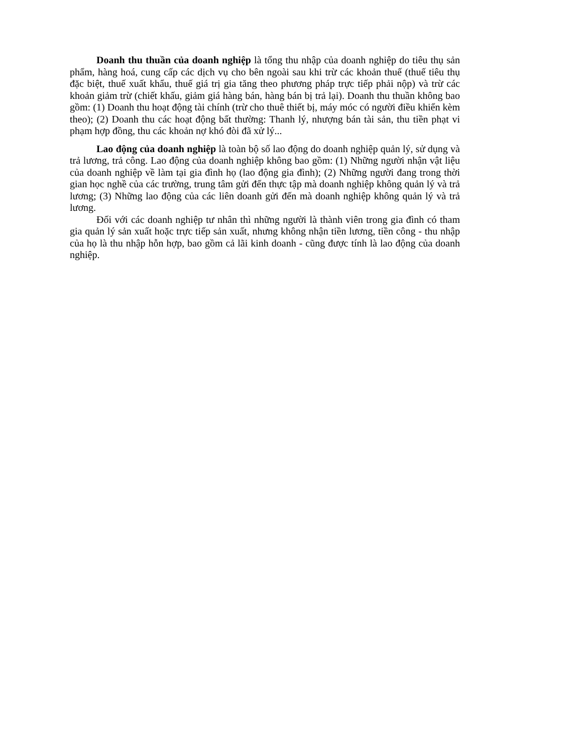Doanh thu thuần của doanh nghiệp là tổng thu nhập của doanh nghiệp do tiêu thụ sản phẩm, hàng hoá, cung cấp các dịch vụ cho bên ngoài sau khi trừ các khoản thuế (thuế tiêu thụ đặc biệt, thuế xuất khẩu, thuế giá trị gia tăng theo phương pháp trực tiếp phải nộp) và trừ các khoản giảm trừ (chiết khấu, giảm giá hàng bán, hàng bán bị trả lại). Doanh thu thuần không bao gồm: (1) Doanh thu hoạt động tài chính (trừ cho thuê thiết bị, máy móc có người điều khiển kèm theo); (2) Doanh thu các hoạt động bất thường: Thanh lý, nhượng bán tài sản, thu tiền phạt vi phạm hợp đồng, thu các khoản nợ khó đòi đã xử lý...
Lao động của doanh nghiệp là toàn bộ số lao động do doanh nghiệp quản lý, sử dụng và trả lương, trả công. Lao động của doanh nghiệp không bao gồm: (1) Những người nhận vật liệu của doanh nghiệp về làm tại gia đình họ (lao động gia đình); (2) Những người đang trong thời gian học nghề của các trường, trung tâm gửi đến thực tập mà doanh nghiệp không quản lý và trả lương; (3) Những lao động của các liên doanh gửi đến mà doanh nghiệp không quản lý và trả lương.
Đối với các doanh nghiệp tư nhân thì những người là thành viên trong gia đình có tham gia quản lý sản xuất hoặc trực tiếp sản xuất, nhưng không nhận tiền lương, tiền công - thu nhập của họ là thu nhập hỗn hợp, bao gồm cả lãi kinh doanh - cũng được tính là lao động của doanh nghiệp.